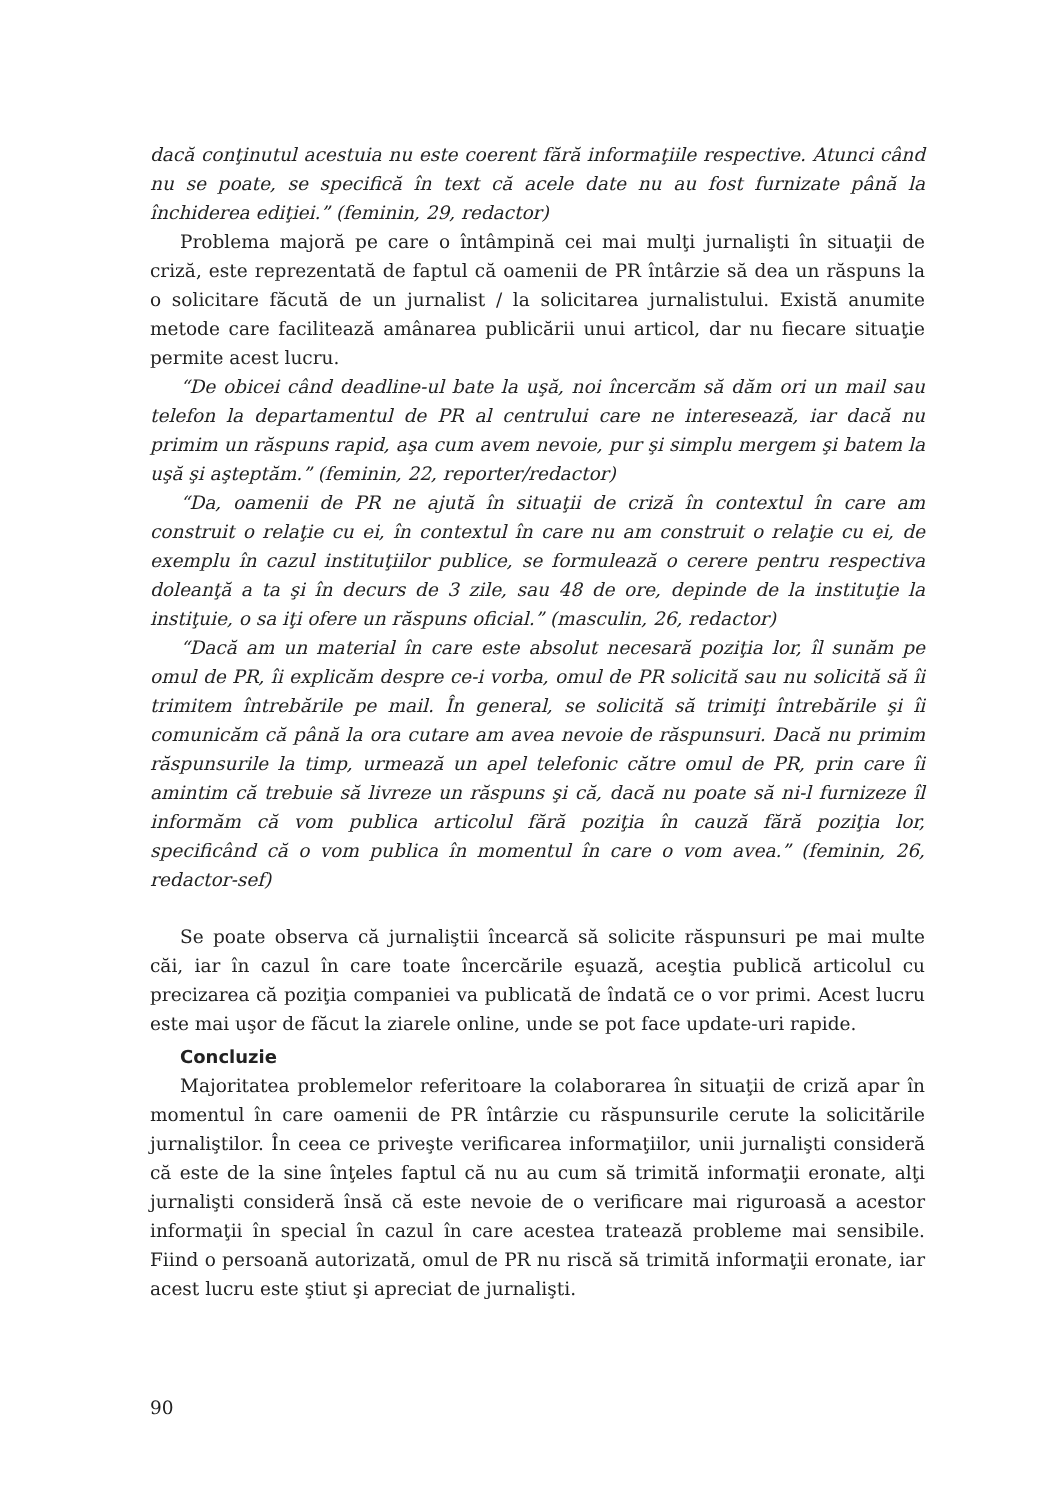dacă conţinutul acestuia nu este coerent fără informaţiile respective. Atunci când nu se poate, se specifică în text că acele date nu au fost furnizate până la închiderea ediţiei.” (feminin, 29, redactor)
Problema majoră pe care o întâmpină cei mai mulţi jurnalişti în situaţii de criză, este reprezentată de faptul că oamenii de PR întârzie să dea un răspuns la o solicitare făcută de un jurnalist / la solicitarea jurnalistului. Există anumite metode care facilitează amânarea publicării unui articol, dar nu fiecare situaţie permite acest lucru.
“De obicei când deadline-ul bate la uşă, noi încercăm să dăm ori un mail sau telefon la departamentul de PR al centrului care ne interesează, iar dacă nu primim un răspuns rapid, aşa cum avem nevoie, pur şi simplu mergem şi batem la uşă şi aşteptăm.” (feminin, 22, reporter/redactor)
“Da, oamenii de PR ne ajută în situaţii de criză în contextul în care am construit o relaţie cu ei, în contextul în care nu am construit o relaţie cu ei, de exemplu în cazul instituţiilor publice, se formulează o cerere pentru respectiva doleanţă a ta şi în decurs de 3 zile, sau 48 de ore, depinde de la instituţie la instiţuie, o sa iţi ofere un răspuns oficial.” (masculin, 26, redactor)
“Dacă am un material în care este absolut necesară poziţia lor, îl sunăm pe omul de PR, îi explicăm despre ce-i vorba, omul de PR solicită sau nu solicită să îi trimitem întrebările pe mail. În general, se solicită să trimiţi întrebările şi îi comunicăm că până la ora cutare am avea nevoie de răspunsuri. Dacă nu primim răspunsurile la timp, urmează un apel telefonic către omul de PR, prin care îi amintim că trebuie să livreze un răspuns şi că, dacă nu poate să ni-l furnizeze îl informăm că vom publica articolul fără poziţia în cauză fără poziţia lor, specificând că o vom publica în momentul în care o vom avea.” (feminin, 26, redactor-sef)
Se poate observa că jurnaliştii încearcă să solicite răspunsuri pe mai multe căi, iar în cazul în care toate încercările eşuază, aceştia publică articolul cu precizarea că poziţia companiei va publicată de îndată ce o vor primi. Acest lucru este mai uşor de făcut la ziarele online, unde se pot face update-uri rapide.
Concluzie
Majoritatea problemelor referitoare la colaborarea în situaţii de criză apar în momentul în care oamenii de PR întârzie cu răspunsurile cerute la solicitările jurnaliştilor. În ceea ce priveşte verificarea informaţiilor, unii jurnalişti consideră că este de la sine înţeles faptul că nu au cum să trimită informaţii eronate, alţi jurnalişti consideră însă că este nevoie de o verificare mai riguroasă a acestor informaţii în special în cazul în care acestea tratează probleme mai sensibile. Fiind o persoană autorizată, omul de PR nu riscă să trimită informaţii eronate, iar acest lucru este ştiut şi apreciat de jurnalişti.
90